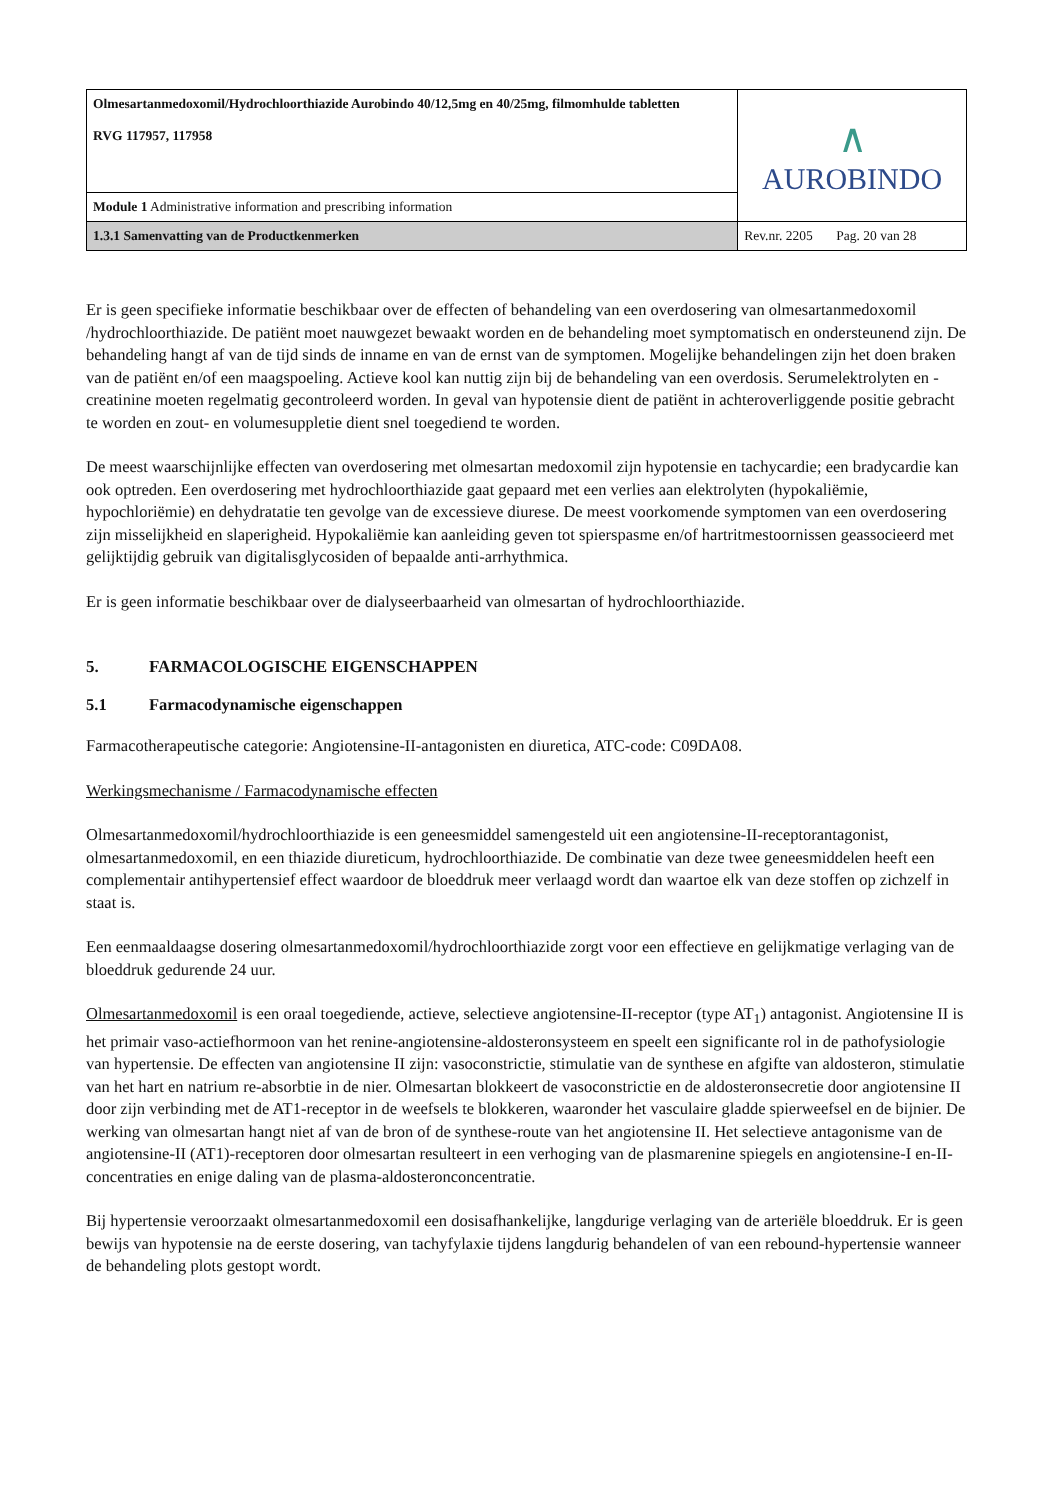| Olmesartanmedoxomil/Hydrochloorthiazide Aurobindo 40/12,5mg en 40/25mg, filmomhulde tabletten RVG 117957, 117958 | ∧ AUROBINDO |
| Module 1 Administrative information and prescribing information | |
| 1.3.1 Samenvatting van de Productkenmerken | Rev.nr. 2205 Pag. 20 van 28 |
Er is geen specifieke informatie beschikbaar over de effecten of behandeling van een overdosering van olmesartanmedoxomil /hydrochloorthiazide. De patiënt moet nauwgezet bewaakt worden en de behandeling moet symptomatisch en ondersteunend zijn. De behandeling hangt af van de tijd sinds de inname en van de ernst van de symptomen. Mogelijke behandelingen zijn het doen braken van de patiënt en/of een maagspoeling. Actieve kool kan nuttig zijn bij de behandeling van een overdosis. Serumelektrolyten en -creatinine moeten regelmatig gecontroleerd worden. In geval van hypotensie dient de patiënt in achteroverliggende positie gebracht te worden en zout- en volumesuppletie dient snel toegediend te worden.
De meest waarschijnlijke effecten van overdosering met olmesartan medoxomil zijn hypotensie en tachycardie; een bradycardie kan ook optreden. Een overdosering met hydrochloorthiazide gaat gepaard met een verlies aan elektrolyten (hypokaliëmie, hypochloriëmie) en dehydratatie ten gevolge van de excessieve diurese. De meest voorkomende symptomen van een overdosering zijn misselijkheid en slaperigheid. Hypokaliëmie kan aanleiding geven tot spierspasme en/of hartritmestoornissen geassocieerd met gelijktijdig gebruik van digitalisglycosiden of bepaalde anti-arrhythmica.
Er is geen informatie beschikbaar over de dialyseerbaarheid van olmesartan of hydrochloorthiazide.
5. FARMACOLOGISCHE EIGENSCHAPPEN
5.1 Farmacodynamische eigenschappen
Farmacotherapeutische categorie: Angiotensine-II-antagonisten en diuretica, ATC-code: C09DA08.
Werkingsmechanisme / Farmacodynamische effecten
Olmesartanmedoxomil/hydrochloorthiazide is een geneesmiddel samengesteld uit een angiotensine-II-receptorantagonist, olmesartanmedoxomil, en een thiazide diureticum, hydrochloorthiazide. De combinatie van deze twee geneesmiddelen heeft een complementair antihypertensief effect waardoor de bloeddruk meer verlaagd wordt dan waartoe elk van deze stoffen op zichzelf in staat is.
Een eenmaaldaagse dosering olmesartanmedoxomil/hydrochloorthiazide zorgt voor een effectieve en gelijkmatige verlaging van de bloeddruk gedurende 24 uur.
Olmesartanmedoxomil is een oraal toegediende, actieve, selectieve angiotensine-II-receptor (type AT<sub>1</sub>) antagonist. Angiotensine II is het primair vaso-actiefhormoon van het renine-angiotensine-aldosteronsysteem en speelt een significante rol in de pathofysiologie van hypertensie. De effecten van angiotensine II zijn: vasoconstrictie, stimulatie van de synthese en afgifte van aldosteron, stimulatie van het hart en natrium re-absorbtie in de nier. Olmesartan blokkeert de vasoconstrictie en de aldosteronsecretie door angiotensine II door zijn verbinding met de AT1-receptor in de weefsels te blokkeren, waaronder het vasculaire gladde spierweefsel en de bijnier. De werking van olmesartan hangt niet af van de bron of de synthese-route van het angiotensine II. Het selectieve antagonisme van de angiotensine-II (AT1)-receptoren door olmesartan resulteert in een verhoging van de plasmarenine spiegels en angiotensine-I en-II-concentraties en enige daling van de plasma-aldosteronconcentratie.
Bij hypertensie veroorzaakt olmesartanmedoxomil een dosisafhankelijke, langdurige verlaging van de arteriële bloeddruk. Er is geen bewijs van hypotensie na de eerste dosering, van tachyfylaxie tijdens langdurig behandelen of van een rebound-hypertensie wanneer de behandeling plots gestopt wordt.